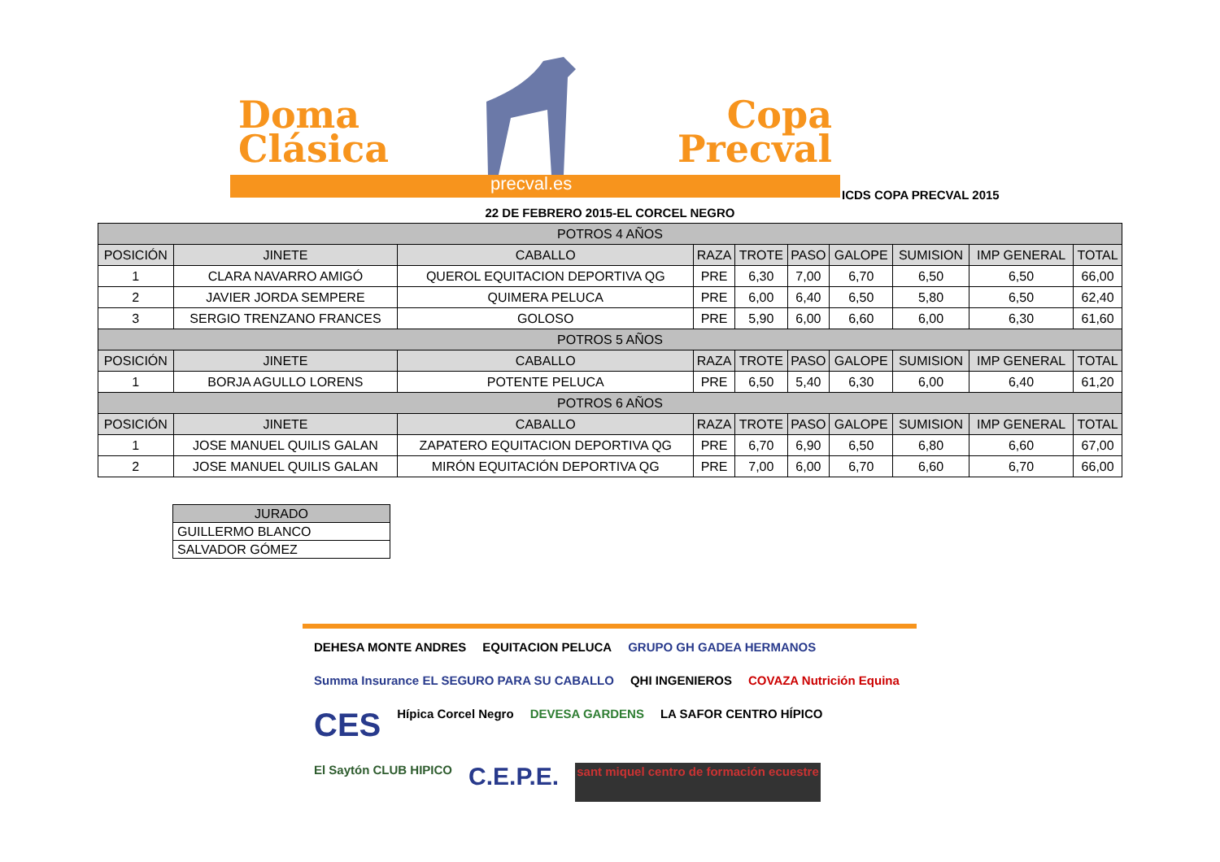Doma
Clásica
Copa
Precval
precval.es
ICDS COPA PRECVAL 2015
22 DE FEBRERO 2015-EL CORCEL NEGRO
| POTROS 4 AÑOS | | | | | | | | | |
| POSICIÓN | JINETE | CABALLO | RAZA | TROTE | PASO | GALOPE | SUMISION | IMP GENERAL | TOTAL |
| 1 | CLARA NAVARRO AMIGÓ | QUEROL EQUITACION DEPORTIVA QG | PRE | 6,30 | 7,00 | 6,70 | 6,50 | 6,50 | 66,00 |
| 2 | JAVIER JORDA SEMPERE | QUIMERA PELUCA | PRE | 6,00 | 6,40 | 6,50 | 5,80 | 6,50 | 62,40 |
| 3 | SERGIO TRENZANO FRANCES | GOLOSO | PRE | 5,90 | 6,00 | 6,60 | 6,00 | 6,30 | 61,60 |
| POTROS 5 AÑOS | | | | | | | | | |
| POSICIÓN | JINETE | CABALLO | RAZA | TROTE | PASO | GALOPE | SUMISION | IMP GENERAL | TOTAL |
| 1 | BORJA AGULLO LORENS | POTENTE PELUCA | PRE | 6,50 | 5,40 | 6,30 | 6,00 | 6,40 | 61,20 |
| POTROS 6 AÑOS | | | | | | | | | |
| POSICIÓN | JINETE | CABALLO | RAZA | TROTE | PASO | GALOPE | SUMISION | IMP GENERAL | TOTAL |
| 1 | JOSE MANUEL QUILIS GALAN | ZAPATERO EQUITACION DEPORTIVA QG | PRE | 6,70 | 6,90 | 6,50 | 6,80 | 6,60 | 67,00 |
| 2 | JOSE MANUEL QUILIS GALAN | MIRÓN EQUITACIÓN DEPORTIVA QG | PRE | 7,00 | 6,00 | 6,70 | 6,60 | 6,70 | 66,00 |
| JURADO |
| GUILLERMO BLANCO |
| SALVADOR GÓMEZ |
DEHESA MONTE ANDRES EQUITACION PELUCA GRUPO GH GADEA HERMANOS Summa Insurance EL SEGURO PARA SU CABALLO QHI INGENIEROS COVAZA Nutrición Equina CES Hípica Corcel Negro DEVESA GARDENS LA SAFOR CENTRO HÍPICO El Saytón CLUB HIPICO C.E.P.E. sant miquel centro de formación ecuestre